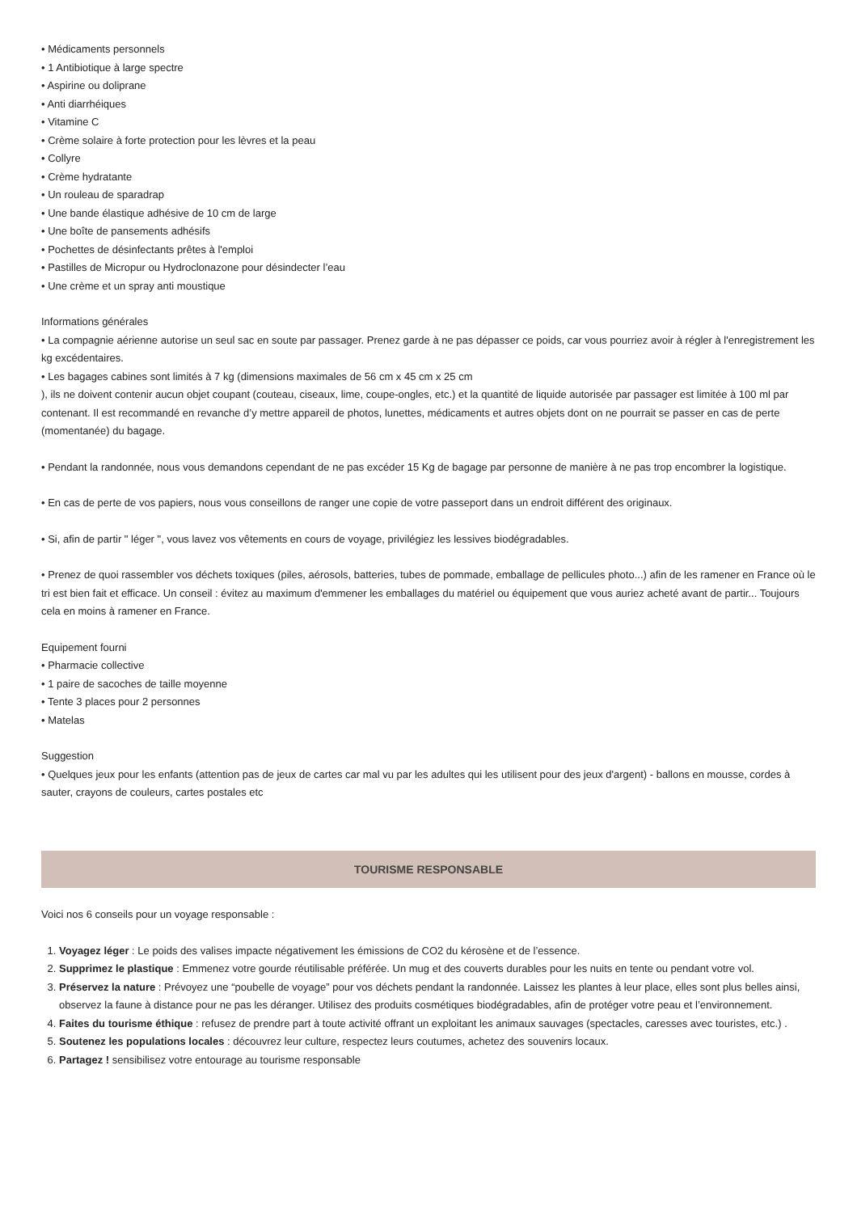• Médicaments personnels
• 1 Antibiotique à large spectre
• Aspirine ou doliprane
• Anti diarrhéiques
• Vitamine C
• Crème solaire à forte protection pour les lèvres et la peau
• Collyre
• Crème hydratante
• Un rouleau de sparadrap
• Une bande élastique adhésive de 10 cm de large
• Une boîte de pansements adhésifs
• Pochettes de désinfectants prêtes à l'emploi
• Pastilles de Micropur ou Hydroclonazone pour désindecter l’eau
• Une crème et un spray anti moustique
Informations générales
• La compagnie aérienne autorise un seul sac en soute par passager. Prenez garde à ne pas dépasser ce poids, car vous pourriez avoir à régler à l'enregistrement les kg excédentaires.
• Les bagages cabines sont limités à 7 kg (dimensions maximales de 56 cm x 45 cm x 25 cm
), ils ne doivent contenir aucun objet coupant (couteau, ciseaux, lime, coupe-ongles, etc.) et la quantité de liquide autorisée par passager est limitée à 100 ml par contenant. Il est recommandé en revanche d’y mettre appareil de photos, lunettes, médicaments et autres objets dont on ne pourrait se passer en cas de perte (momentanée) du bagage.
• Pendant la randonnée, nous vous demandons cependant de ne pas excéder 15 Kg de bagage par personne de manière à ne pas trop encombrer la logistique.
• En cas de perte de vos papiers, nous vous conseillons de ranger une copie de votre passeport dans un endroit différent des originaux.
• Si, afin de partir " léger ", vous lavez vos vêtements en cours de voyage, privilégiez les lessives biodégradables.
• Prenez de quoi rassembler vos déchets toxiques (piles, aérosols, batteries, tubes de pommade, emballage de pellicules photo...) afin de les ramener en France où le tri est bien fait et efficace. Un conseil : évitez au maximum d'emmener les emballages du matériel ou équipement que vous auriez acheté avant de partir... Toujours cela en moins à ramener en France.
Equipement fourni
• Pharmacie collective
• 1 paire de sacoches de taille moyenne
• Tente 3 places pour 2 personnes
• Matelas
Suggestion
• Quelques jeux pour les enfants (attention pas de jeux de cartes car mal vu par les adultes qui les utilisent pour des jeux d'argent) - ballons en mousse, cordes à sauter, crayons de couleurs, cartes postales etc
TOURISME RESPONSABLE
Voici nos 6 conseils pour un voyage responsable :
1. Voyagez léger : Le poids des valises impacte négativement les émissions de CO2 du kérosène et de l’essence.
2. Supprimez le plastique : Emmenez votre gourde réutilisable préférée. Un mug et des couverts durables pour les nuits en tente ou pendant votre vol.
3. Préservez la nature : Prévoyez une “poubelle de voyage” pour vos déchets pendant la randonnée. Laissez les plantes à leur place, elles sont plus belles ainsi, observez la faune à distance pour ne pas les déranger. Utilisez des produits cosmétiques biodégradables, afin de protéger votre peau et l’environnement.
4. Faites du tourisme éthique : refusez de prendre part à toute activité offrant un exploitant les animaux sauvages (spectacles, caresses avec touristes, etc.) .
5. Soutenez les populations locales : découvrez leur culture, respectez leurs coutumes, achetez des souvenirs locaux.
6. Partagez ! sensibilisez votre entourage au tourisme responsable